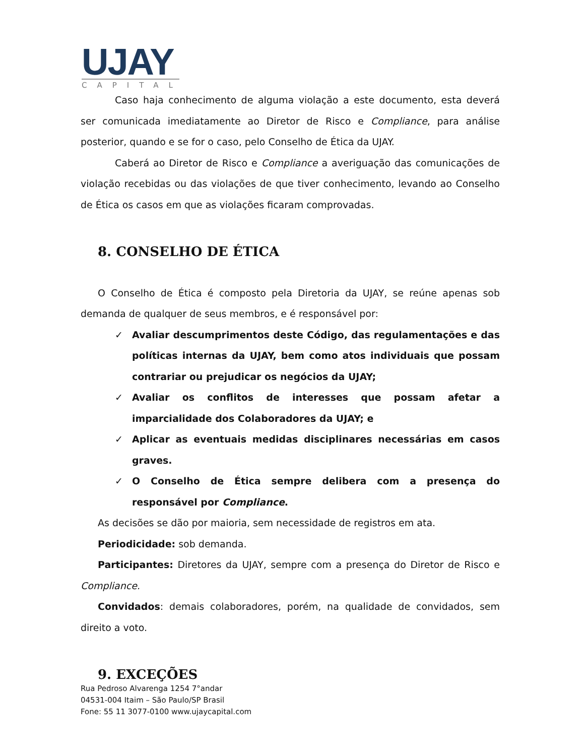UJAY
CAPITAL
Caso haja conhecimento de alguma violação a este documento, esta deverá ser comunicada imediatamente ao Diretor de Risco e Compliance, para análise posterior, quando e se for o caso, pelo Conselho de Ética da UJAY.
Caberá ao Diretor de Risco e Compliance a averiguação das comunicações de violação recebidas ou das violações de que tiver conhecimento, levando ao Conselho de Ética os casos em que as violações ficaram comprovadas.
8. CONSELHO DE ÉTICA
O Conselho de Ética é composto pela Diretoria da UJAY, se reúne apenas sob demanda de qualquer de seus membros, e é responsável por:
✓ Avaliar descumprimentos deste Código, das regulamentações e das políticas internas da UJAY, bem como atos individuais que possam contrariar ou prejudicar os negócios da UJAY;
✓ Avaliar os conflitos de interesses que possam afetar a imparcialidade dos Colaboradores da UJAY; e
✓ Aplicar as eventuais medidas disciplinares necessárias em casos graves.
✓ O Conselho de Ética sempre delibera com a presença do responsável por Compliance.
As decisões se dão por maioria, sem necessidade de registros em ata.
Periodicidade: sob demanda.
Participantes: Diretores da UJAY, sempre com a presença do Diretor de Risco e Compliance.
Convidados: demais colaboradores, porém, na qualidade de convidados, sem direito a voto.
9. EXCEÇÕES
Rua Pedroso Alvarenga 1254 7°andar
04531-004 Itaim – São Paulo/SP Brasil
Fone: 55 11 3077-0100 www.ujaycapital.com